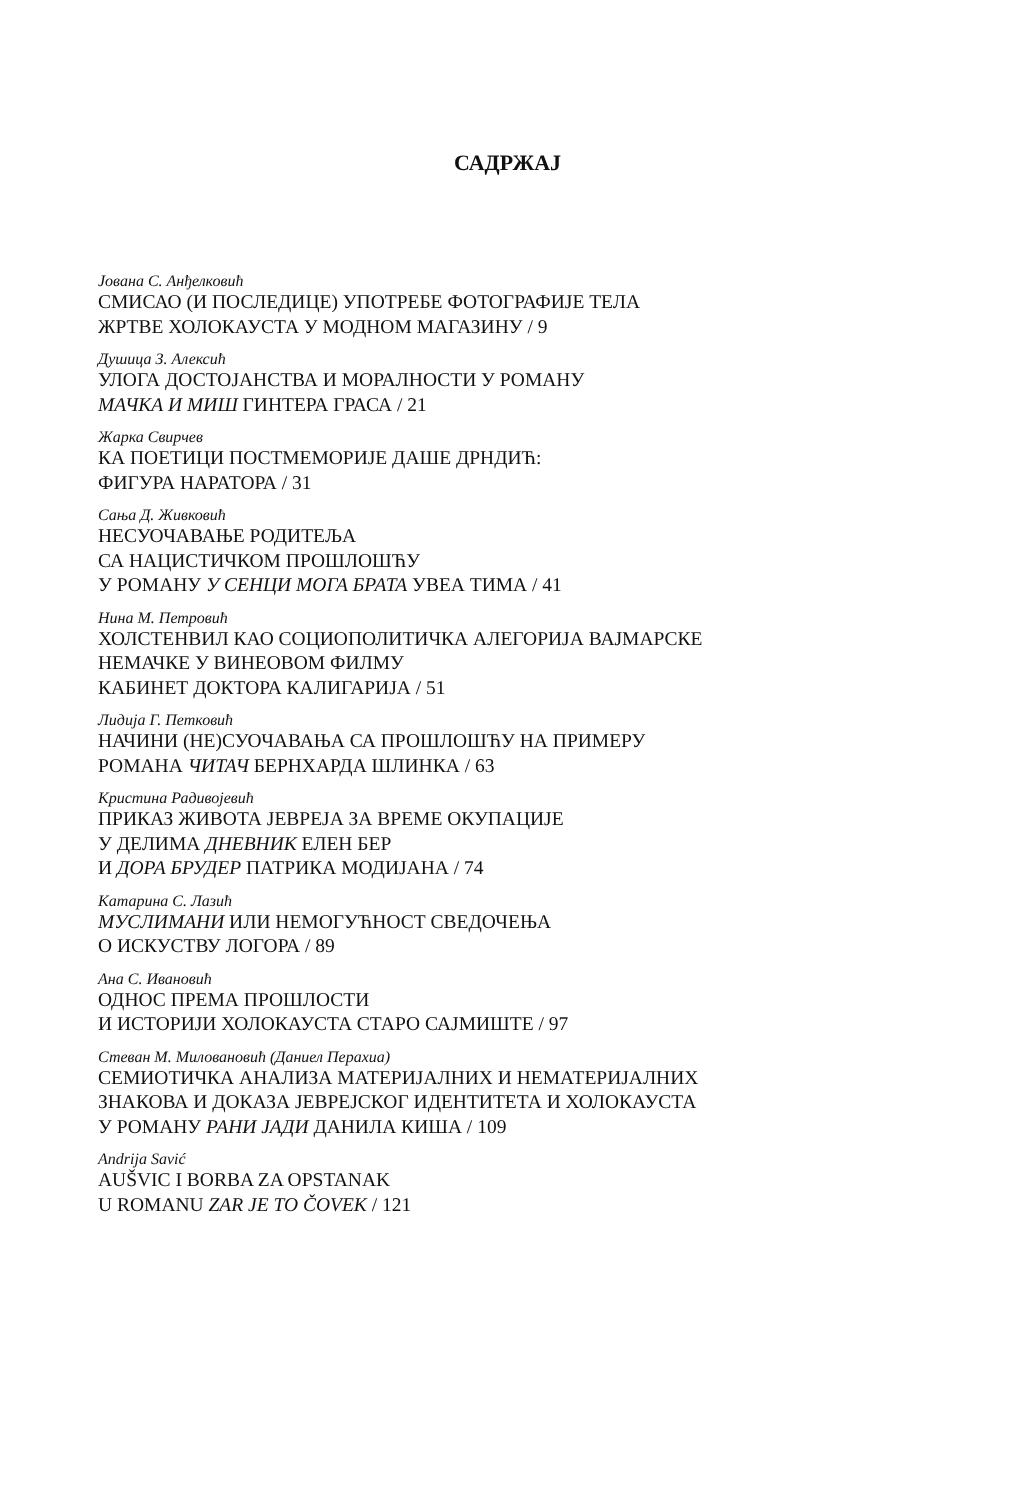САДРЖАЈ
Јована С. Анђелковић
СМИСАО (И ПОСЛЕДИЦЕ) УПОТРЕБЕ ФОТОГРАФИЈЕ ТЕЛА
ЖРТВЕ ХОЛОКАУСТА У МОДНОМ МАГАЗИНУ / 9
Душица З. Алексић
УЛОГА ДОСТОЈАНСТВА И МОРАЛНОСТИ У РОМАНУ
МАЧКА И МИШ ГИНТЕРА ГРАСА / 21
Жарка Свирчев
КА ПОЕТИЦИ ПОСТМЕМОРИЈЕ ДАШЕ ДРНДИЋ:
ФИГУРА НАРАТОРА / 31
Сања Д. Живковић
НЕСУОЧАВАЊЕ РОДИТЕЉА
СА НАЦИСТИЧКОМ ПРОШЛОШЋУ
У РОМАНУ У СЕНЦИ МОГА БРАТА УВЕА ТИМА / 41
Нина М. Петровић
ХОЛСТЕНВИЛ КАО СОЦИОПОЛИТИЧКА АЛЕГОРИЈА ВАЈМАРСКЕ
НЕМАЧКЕ У ВИНЕОВОМ ФИЛМУ
КАБИНЕТ ДОКТОРА КАЛИГАРИЈА / 51
Лидија Г. Петковић
НАЧИНИ (НЕ)СУОЧАВАЊА СА ПРОШЛОШЋУ НА ПРИМЕРУ
РОМАНА ЧИТАЧ БЕРНХАРДА ШЛИНКА / 63
Кристина Радивојевић
ПРИКАЗ ЖИВОТА ЈЕВРЕЈА ЗА ВРЕМЕ ОКУПАЦИЈЕ
У ДЕЛИМА ДНЕВНИК ЕЛЕН БЕР
И ДОРА БРУДЕР ПАТРИКА МОДИЈАНА / 74
Катарина С. Лазић
МУСЛИМАНИ ИЛИ НЕМОГУЋНОСТ СВЕДОЧЕЊА
О ИСКУСТВУ ЛОГОРА / 89
Ана С. Ивановић
ОДНОС ПРЕМА ПРОШЛОСТИ
И ИСТОРИЈИ ХОЛОКАУСТА СТАРО САЈМИШТЕ / 97
Стеван М. Миловановић (Даниел Перахиа)
СЕМИОТИЧКА АНАЛИЗА МАТЕРИЈАЛНИХ И НЕМАТЕРИЈАЛНИХ
ЗНАКОВА И ДОКАЗА ЈЕВРЕЈСКОГ ИДЕНТИТЕТА И ХОЛОКАУСТА
У РОМАНУ РАНИ ЈАДИ ДАНИЛА КИША / 109
Andrija Savić
AUŠVIC I BORBA ZA OPSTANAK
U ROMANU ZAR JE TO ČOVEK / 121